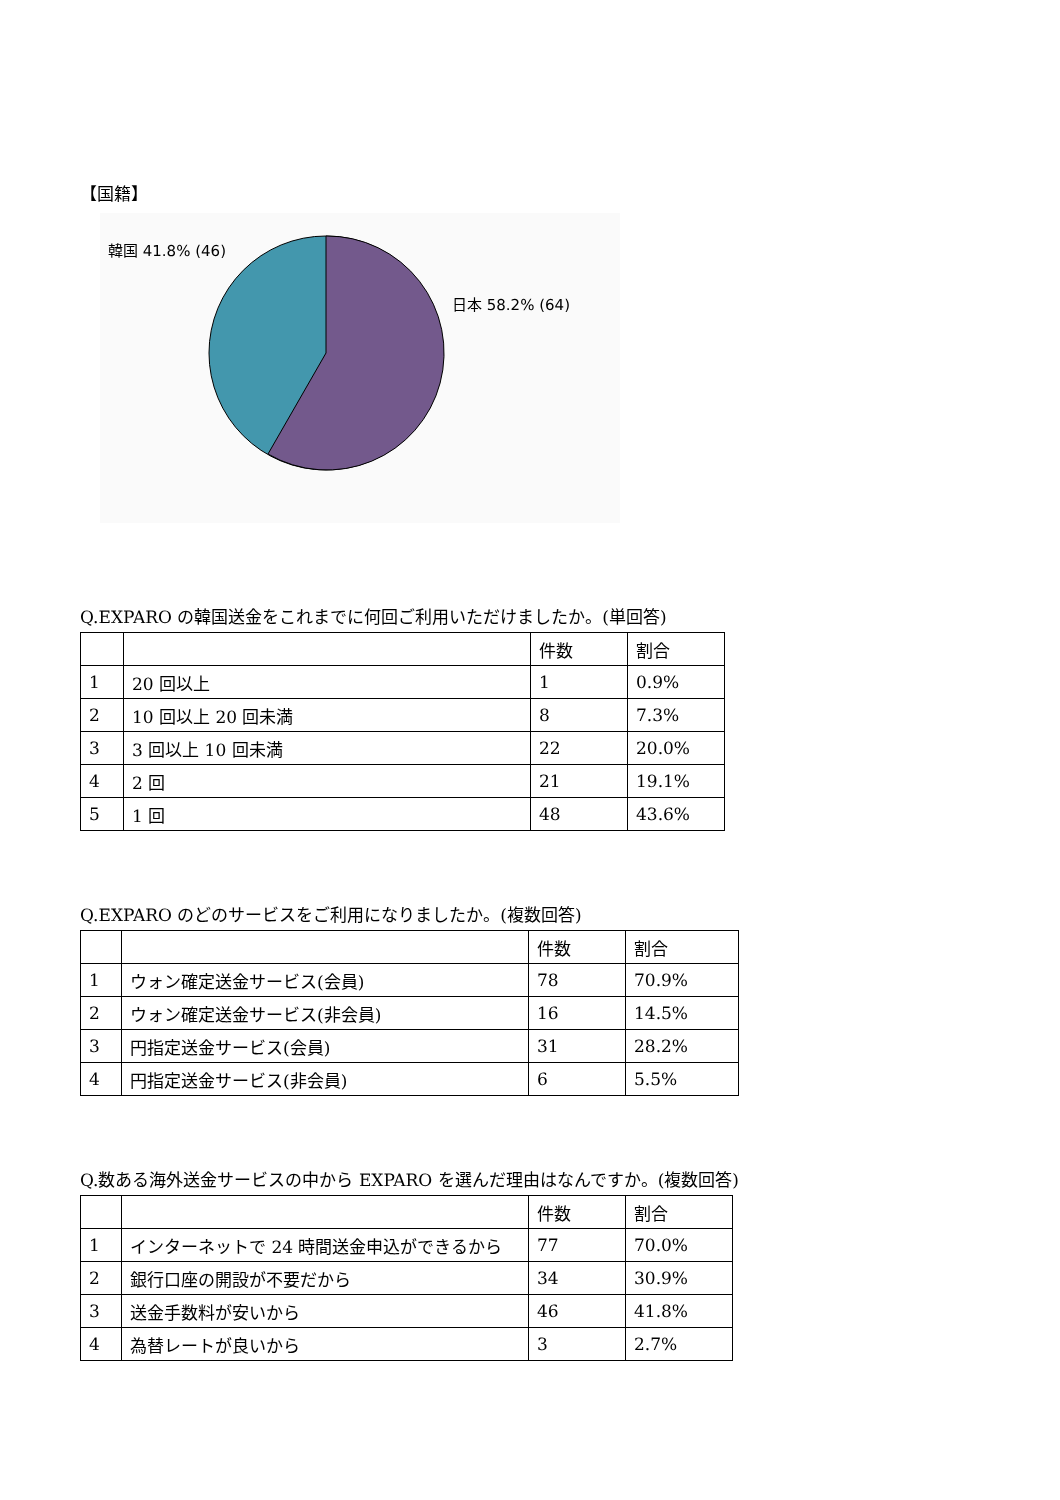【国籍】
韓国 41.8% (46)
日本 58.2% (64)
Q.EXPARO の韓国送金をこれまでに何回ご利用いただけましたか。(単回答)
| | | 件数 | 割合 |
| --- | --- | --- | --- |
| 1 | 20 回以上 | 1 | 0.9% |
| 2 | 10 回以上 20 回未満 | 8 | 7.3% |
| 3 | 3 回以上 10 回未満 | 22 | 20.0% |
| 4 | 2 回 | 21 | 19.1% |
| 5 | 1 回 | 48 | 43.6% |
Q.EXPARO のどのサービスをご利用になりましたか。(複数回答)
| | | 件数 | 割合 |
| --- | --- | --- | --- |
| 1 | ウォン確定送金サービス(会員) | 78 | 70.9% |
| 2 | ウォン確定送金サービス(非会員) | 16 | 14.5% |
| 3 | 円指定送金サービス(会員) | 31 | 28.2% |
| 4 | 円指定送金サービス(非会員) | 6 | 5.5% |
Q.数ある海外送金サービスの中から EXPARO を選んだ理由はなんですか。(複数回答)
| | | 件数 | 割合 |
| --- | --- | --- | --- |
| 1 | インターネットで 24 時間送金申込ができるから | 77 | 70.0% |
| 2 | 銀行口座の開設が不要だから | 34 | 30.9% |
| 3 | 送金手数料が安いから | 46 | 41.8% |
| 4 | 為替レートが良いから | 3 | 2.7% |